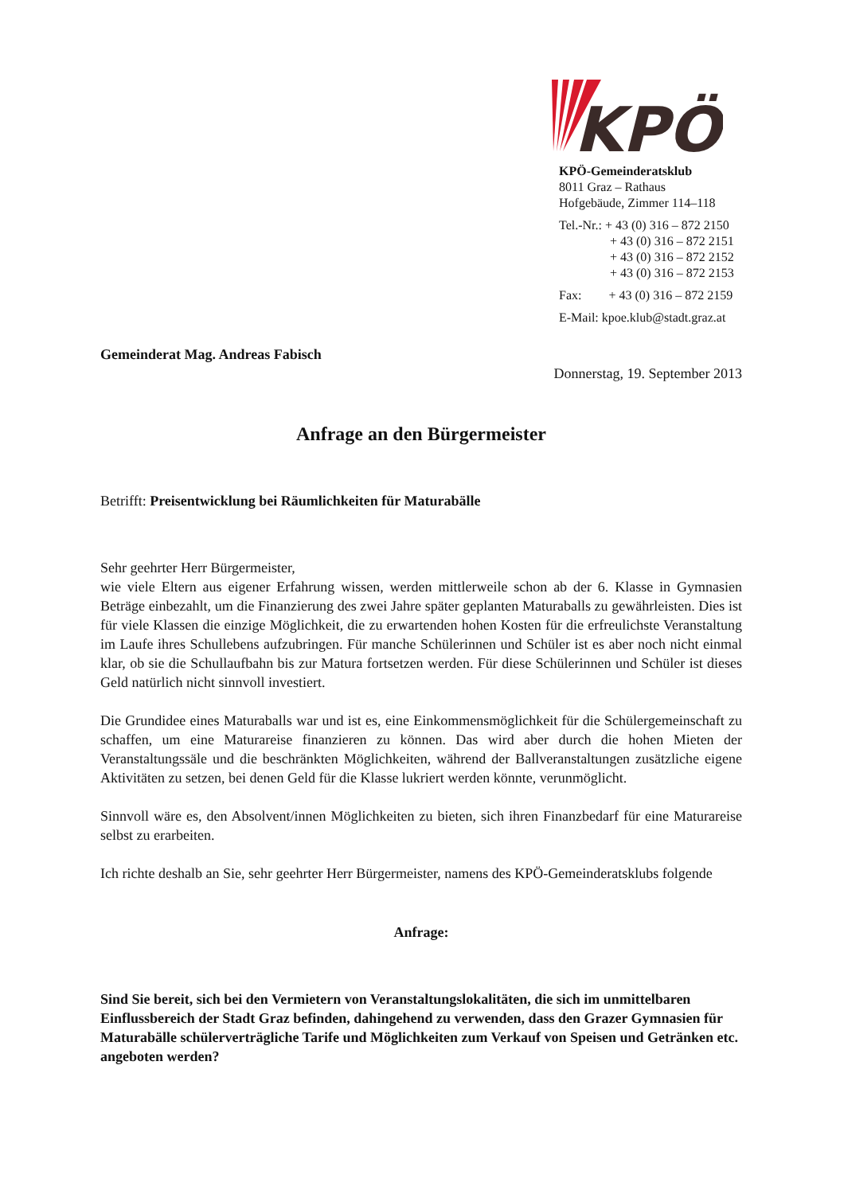KPÖ
KPÖ-Gemeinderatsklub
8011 Graz – Rathaus
Hofgebäude, Zimmer 114–118
Tel.-Nr.: + 43 (0) 316 – 872 2150
+ 43 (0) 316 – 872 2151
+ 43 (0) 316 – 872 2152
+ 43 (0) 316 – 872 2153
Fax: + 43 (0) 316 – 872 2159
E-Mail: kpoe.klub@stadt.graz.at
Gemeinderat Mag. Andreas Fabisch
Donnerstag, 19. September 2013
Anfrage an den Bürgermeister
Betrifft: Preisentwicklung bei Räumlichkeiten für Maturabälle
Sehr geehrter Herr Bürgermeister,
wie viele Eltern aus eigener Erfahrung wissen, werden mittlerweile schon ab der 6. Klasse in Gymnasien Beträge einbezahlt, um die Finanzierung des zwei Jahre später geplanten Maturaballs zu gewährleisten. Dies ist für viele Klassen die einzige Möglichkeit, die zu erwartenden hohen Kosten für die erfreulichste Veranstaltung im Laufe ihres Schullebens aufzubringen. Für manche Schülerinnen und Schüler ist es aber noch nicht einmal klar, ob sie die Schullaufbahn bis zur Matura fortsetzen werden. Für diese Schülerinnen und Schüler ist dieses Geld natürlich nicht sinnvoll investiert.
Die Grundidee eines Maturaballs war und ist es, eine Einkommensmöglichkeit für die Schülergemeinschaft zu schaffen, um eine Maturareise finanzieren zu können. Das wird aber durch die hohen Mieten der Veranstaltungssäle und die beschränkten Möglichkeiten, während der Ballveranstaltungen zusätzliche eigene Aktivitäten zu setzen, bei denen Geld für die Klasse lukriert werden könnte, verunmöglicht.
Sinnvoll wäre es, den Absolvent/innen Möglichkeiten zu bieten, sich ihren Finanzbedarf für eine Maturareise selbst zu erarbeiten.
Ich richte deshalb an Sie, sehr geehrter Herr Bürgermeister, namens des KPÖ-Gemeinderatsklubs folgende
Anfrage:
Sind Sie bereit, sich bei den Vermietern von Veranstaltungslokalitäten, die sich im unmittelbaren Einflussbereich der Stadt Graz befinden, dahingehend zu verwenden, dass den Grazer Gymnasien für Maturabälle schülerverträgliche Tarife und Möglichkeiten zum Verkauf von Speisen und Getränken etc. angeboten werden?